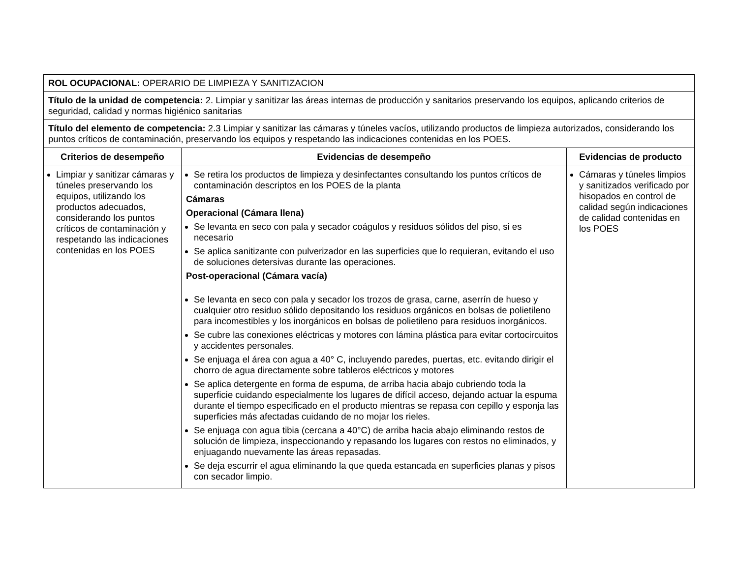| ROL OCUPACIONAL: OPERARIO DE LIMPIEZA Y SANITIZACION | | |
| Título de la unidad de competencia: 2. Limpiar y sanitizar las áreas internas de producción y sanitarios preservando los equipos, aplicando criterios de seguridad, calidad y normas higiénico sanitarias | | |
| Título del elemento de competencia: 2.3 Limpiar y sanitizar las cámaras y túneles vacíos, utilizando productos de limpieza autorizados, considerando los puntos críticos de contaminación, preservando los equipos y respetando las indicaciones contenidas en los POES. | | |
| Criterios de desempeño | Evidencias de desempeño | Evidencias de producto |
| Limpiar y sanitizar cámaras y túneles preservando los equipos, utilizando los productos adecuados, considerando los puntos críticos de contaminación y respetando las indicaciones contenidas en los POES | Se retira los productos de limpieza y desinfectantes consultando los puntos críticos de contaminación descriptos en los POES de la planta Cámaras Operacional (Cámara llena) Se levanta en seco con pala y secador coágulos y residuos sólidos del piso, si es necesario Se aplica sanitizante con pulverizador en las superficies que lo requieran, evitando el uso de soluciones detersivas durante las operaciones. Post-operacional (Cámara vacía) Se levanta en seco con pala y secador los trozos de grasa, carne, aserrín de hueso y cualquier otro residuo sólido depositando los residuos orgánicos en bolsas de polietileno para incomestibles y los inorgánicos en bolsas de polietileno para residuos inorgánicos. Se cubre las conexiones eléctricas y motores con lámina plástica para evitar cortocircuitos y accidentes personales. Se enjuaga el área con agua a 40° C, incluyendo paredes, puertas, etc. evitando dirigir el chorro de agua directamente sobre tableros eléctricos y motores Se aplica detergente en forma de espuma, de arriba hacia abajo cubriendo toda la superficie cuidando especialmente los lugares de difícil acceso, dejando actuar la espuma durante el tiempo especificado en el producto mientras se repasa con cepillo y esponja las superficies más afectadas cuidando de no mojar los rieles. Se enjuaga con agua tibia (cercana a 40°C) de arriba hacia abajo eliminando restos de solución de limpieza, inspeccionando y repasando los lugares con restos no eliminados, y enjuagando nuevamente las áreas repasadas. Se deja escurrir el agua eliminando la que queda estancada en superficies planas y pisos con secador limpio. | Cámaras y túneles limpios y sanitizados verificado por hisopados en control de calidad según indicaciones de calidad contenidas en los POES |